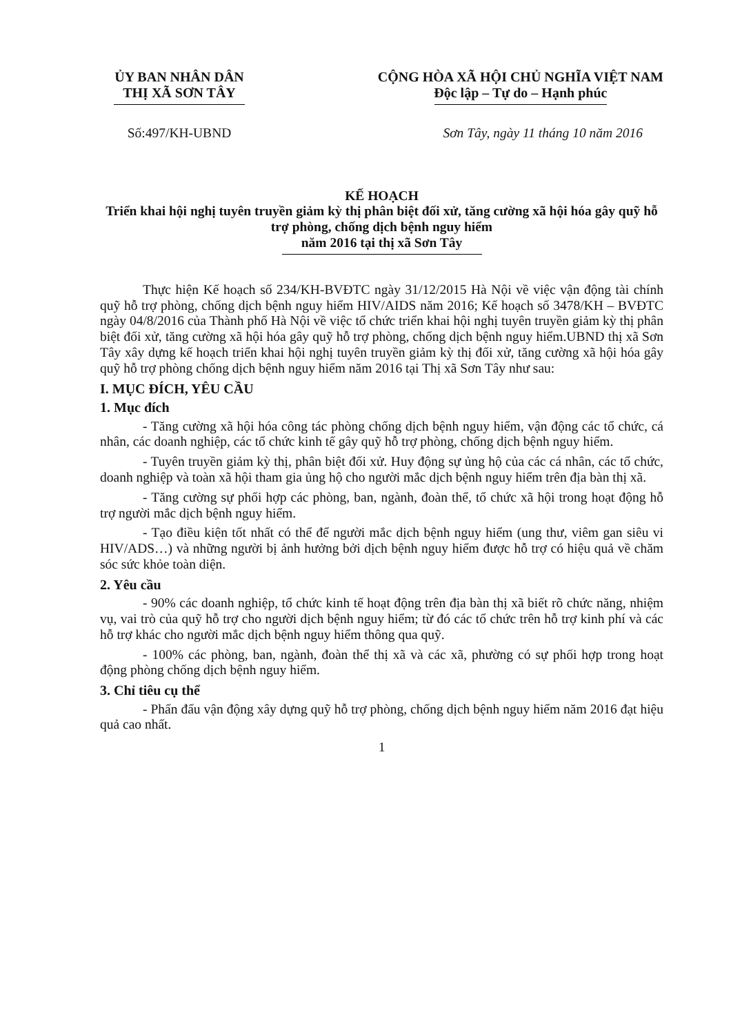ỦY BAN NHÂN DÂN
THỊ XÃ SƠN TÂY
CỘNG HÒA XÃ HỘI CHỦ NGHĨA VIỆT NAM
Độc lập – Tự do – Hạnh phúc
Số:497/KH-UBND Sơn Tây, ngày 11 tháng 10 năm 2016
KẾ HOẠCH
Triển khai hội nghị tuyên truyền giảm kỳ thị phân biệt đối xử, tăng cường xã hội hóa gây quỹ hỗ trợ phòng, chống dịch bệnh nguy hiểm
năm 2016 tại thị xã Sơn Tây
Thực hiện Kế hoạch số 234/KH-BVĐTC ngày 31/12/2015 Hà Nội về việc vận động tài chính quỹ hỗ trợ phòng, chống dịch bệnh nguy hiểm HIV/AIDS năm 2016; Kế hoạch số 3478/KH – BVĐTC ngày 04/8/2016 của Thành phố Hà Nội về việc tổ chức triển khai hội nghị tuyên truyền giảm kỳ thị phân biệt đối xử, tăng cường xã hội hóa gây quỹ hỗ trợ phòng, chống dịch bệnh nguy hiểm.UBND thị xã Sơn Tây xây dựng kế hoạch triển khai hội nghị tuyên truyền giảm kỳ thị đối xử, tăng cường xã hội hóa gây quỹ hỗ trợ phòng chống dịch bệnh nguy hiểm năm 2016 tại Thị xã Sơn Tây như sau:
I. MỤC ĐÍCH, YÊU CẦU
1. Mục đích
- Tăng cường xã hội hóa công tác phòng chống dịch bệnh nguy hiểm, vận động các tổ chức, cá nhân, các doanh nghiệp, các tổ chức kinh tế gây quỹ hỗ trợ phòng, chống dịch bệnh nguy hiểm.
- Tuyên truyền giảm kỳ thị, phân biệt đối xử. Huy động sự ủng hộ của các cá nhân, các tổ chức, doanh nghiệp và toàn xã hội tham gia ủng hộ cho người mắc dịch bệnh nguy hiểm trên địa bàn thị xã.
- Tăng cường sự phối hợp các phòng, ban, ngành, đoàn thể, tổ chức xã hội trong hoạt động hỗ trợ người mắc dịch bệnh nguy hiểm.
- Tạo điều kiện tốt nhất có thể để người mắc dịch bệnh nguy hiểm (ung thư, viêm gan siêu vi HIV/ADS…) và những người bị ảnh hưởng bởi dịch bệnh nguy hiểm được hỗ trợ có hiệu quả về chăm sóc sức khỏe toàn diện.
2. Yêu cầu
- 90% các doanh nghiệp, tổ chức kinh tế hoạt động trên địa bàn thị xã biết rõ chức năng, nhiệm vụ, vai trò của quỹ hỗ trợ cho người dịch bệnh nguy hiểm; từ đó các tổ chức trên hỗ trợ kinh phí và các hỗ trợ khác cho người mắc dịch bệnh nguy hiểm thông qua quỹ.
- 100% các phòng, ban, ngành, đoàn thể thị xã và các xã, phường có sự phối hợp trong hoạt động phòng chống dịch bệnh nguy hiểm.
3. Chỉ tiêu cụ thể
- Phấn đấu vận động xây dựng quỹ hỗ trợ phòng, chống dịch bệnh nguy hiểm năm 2016 đạt hiệu quả cao nhất.
1